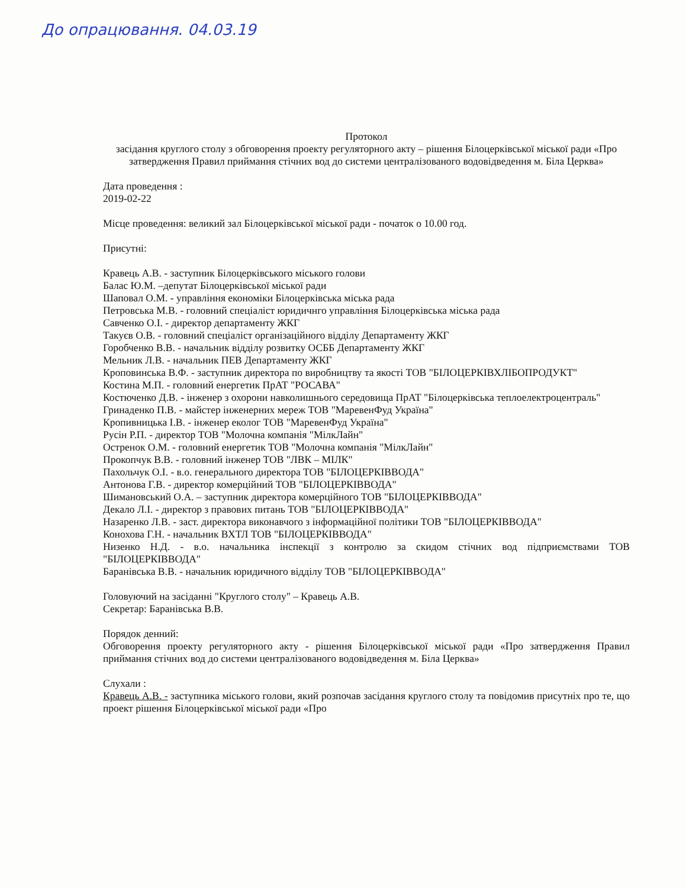До опрацювання. 04.03.19
Протокол
засідання круглого столу з обговорення проекту регуляторного акту – рішення Білоцерківської міської ради «Про затвердження Правил приймання стічних вод до системи централізованого водовідведення м. Біла Церква»
Дата проведення :
2019-02-22
Місце проведення: великий зал Білоцерківської міської ради - початок о 10.00 год.
Присутні:
Кравець А.В. - заступник Білоцерківського міського голови
Балас Ю.М. –депутат Білоцерківської міської ради
Шаповал О.М. - управління економіки Білоцерківська міська рада
Петровська М.В. - головний спеціаліст юридичнго управління Білоцерківська міська рада
Савченко О.І. - директор департаменту ЖКГ
Такуєв О.В. - головний спеціаліст організаційного відділу Департаменту ЖКГ
Горобченко В.В. - начальник відділу розвитку ОСББ Департаменту ЖКГ
Мельник Л.В. - начальник ПЕВ Департаменту ЖКГ
Кроповинська В.Ф. - заступник директора по виробництву та якості ТОВ "БІЛОЦЕРКІВХЛІБОПРОДУКТ"
Костина М.П. - головний енергетик ПрАТ "РОСАВА"
Костюченко Д.В. - інженер з охорони навколишнього середовища ПрАТ "Білоцерківська теплоелектроцентраль"
Гринаденко П.В. - майстер інженерних мереж ТОВ "МаревенФуд Україна"
Кропивницька І.В. - інженер еколог ТОВ "МаревенФуд Україна"
Русін Р.П. - директор ТОВ "Молочна компанія "МілкЛайн"
Остренок О.М. - головний енергетик ТОВ "Молочна компанія "МілкЛайн"
Прокопчук В.В. - головний інженер ТОВ "ЛВК – МІЛК"
Пахольчук О.І. - в.о. генерального директора ТОВ "БІЛОЦЕРКІВВОДА"
Антонова Г.В. - директор комерційний ТОВ "БІЛОЦЕРКІВВОДА"
Шимановський О.А. – заступник директора комерційного ТОВ "БІЛОЦЕРКІВВОДА"
Декало Л.І. - директор з правових питань ТОВ "БІЛОЦЕРКІВВОДА"
Назаренко Л.В. - заст. директора виконавчого з інформаційної політики ТОВ "БІЛОЦЕРКІВВОДА"
Конохова Г.Н. - начальник ВХТЛ ТОВ "БІЛОЦЕРКІВВОДА"
Низенко Н.Д. - в.о. начальника інспекції з контролю за скидом стічних вод підприємствами ТОВ "БІЛОЦЕРКІВВОДА"
Баранівська В.В. - начальник юридичного відділу ТОВ "БІЛОЦЕРКІВВОДА"
Головуючий на засіданні "Круглого столу" – Кравець А.В.
Секретар: Баранівська В.В.
Порядок денний:
Обговорення проекту регуляторного акту - рішення Білоцерківської міської ради «Про затвердження Правил приймання стічних вод до системи централізованого водовідведення м. Біла Церква»
Слухали :
Кравець А.В. - заступника міського голови, який розпочав засідання круглого столу та повідомив присутніх про те, що проект рішення Білоцерківської міської ради «Про